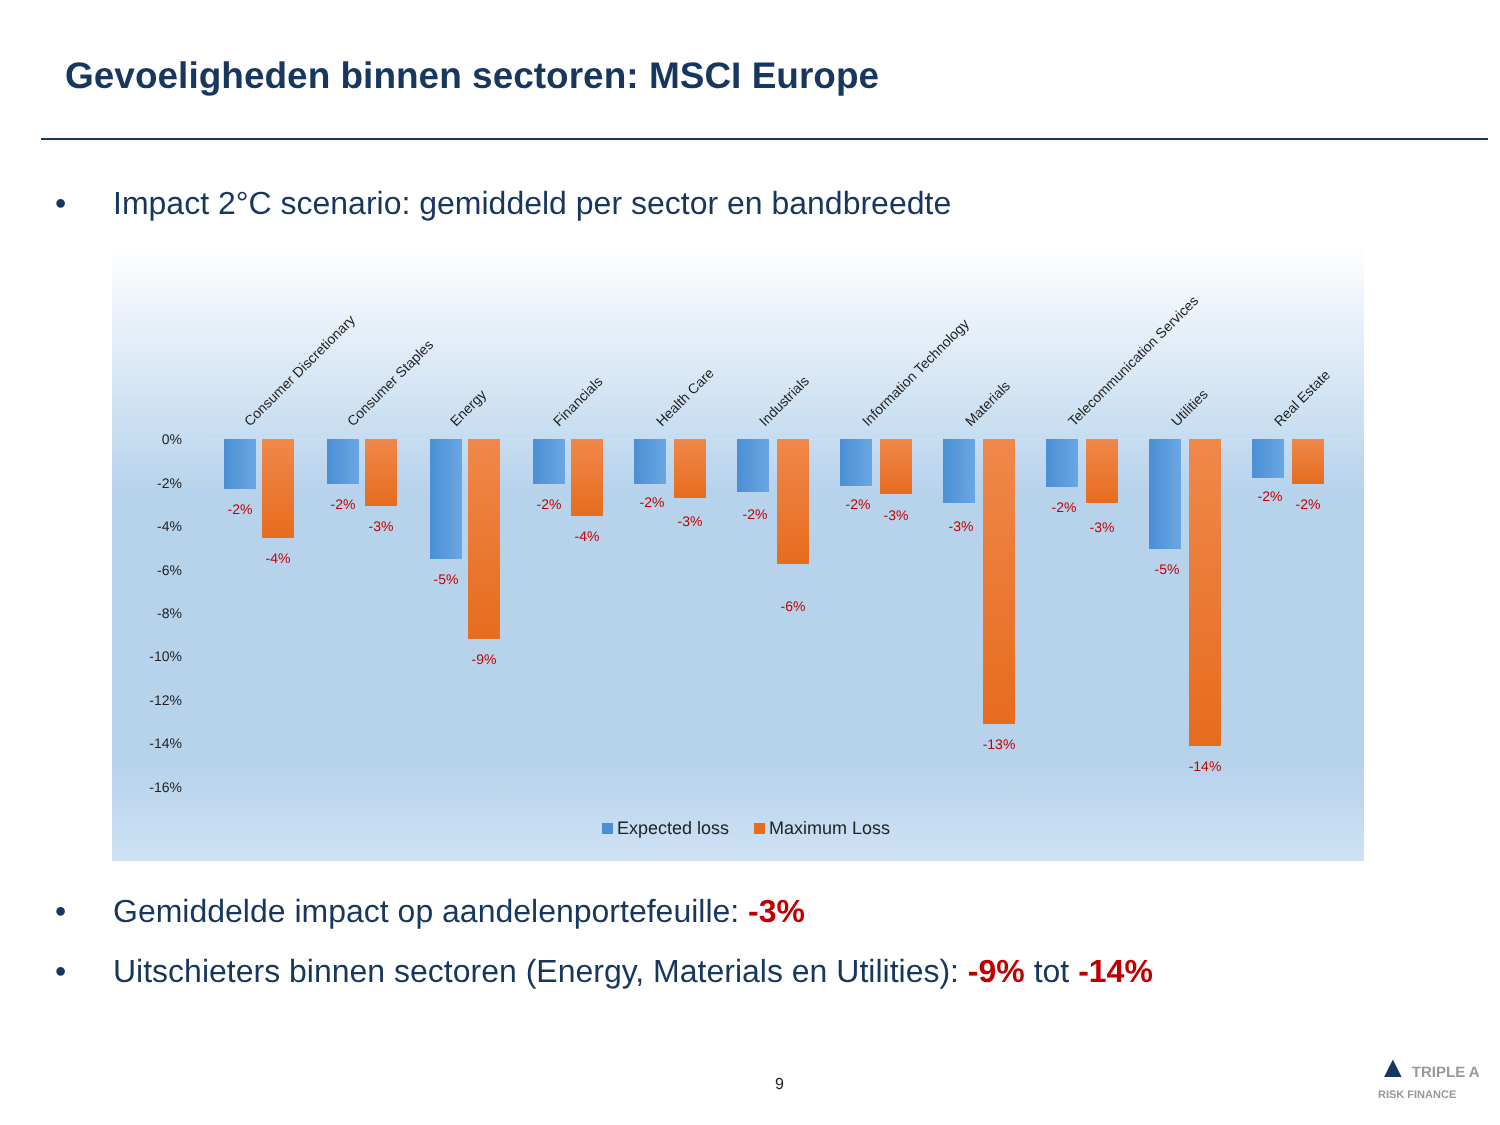Gevoeligheden binnen sectoren: MSCI Europe
• Impact 2°C scenario: gemiddeld per sector en bandbreedte
0%
-2%
-4%
-6%
-8%
-10%
-12%
-14%
-16%
Consumer Discretionary
-2%
-4%
Consumer Staples
-2%
-3%
Energy
-5%
-9%
Financials
-2%
-4%
Health Care
-2%
-3%
Industrials
-2%
-6%
Information Technology
-2%
-3%
Materials
-3%
-13%
Telecommunication Services
-2%
-3%
Utilities
-5%
-14%
Real Estate
-2% -2%
Expected loss Maximum Loss
• Gemiddelde impact op aandelenportefeuille: -3%
• Uitschieters binnen sectoren (Energy, Materials en Utilities): -9% tot -14%
9
▲ TRIPLE A
RISK FINANCE